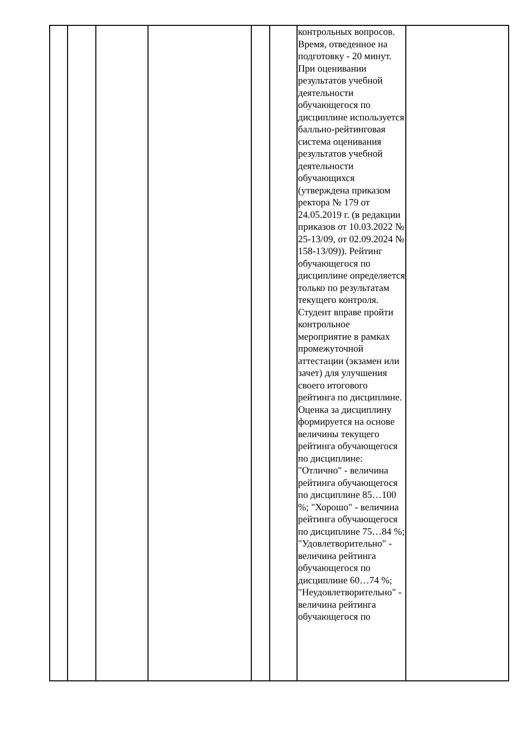| | | | | | | контрольных вопросов. Время, отведенное на подготовку - 20 минут. При оценивании результатов учебной деятельности обучающегося по дисциплине используется балльно-рейтинговая система оценивания результатов учебной деятельности обучающихся (утверждена приказом ректора № 179 от 24.05.2019 г. (в редакции приказов от 10.03.2022 № 25-13/09, от 02.09.2024 № 158-13/09)). Рейтинг обучающегося по дисциплине определяется только по результатам текущего контроля. Студент вправе пройти контрольное мероприятие в рамках промежуточной аттестации (экзамен или зачет) для улучшения своего итогового рейтинга по дисциплине. Оценка за дисциплину формируется на основе величины текущего рейтинга обучающегося по дисциплине: "Отлично" - величина рейтинга обучающегося по дисциплине 85…100 %; "Хорошо" - величина рейтинга обучающегося по дисциплине 75…84 %; "Удовлетворительно" - величина рейтинга обучающегося по дисциплине 60…74 %; "Неудовлетворительно" - величина рейтинга обучающегося по | |